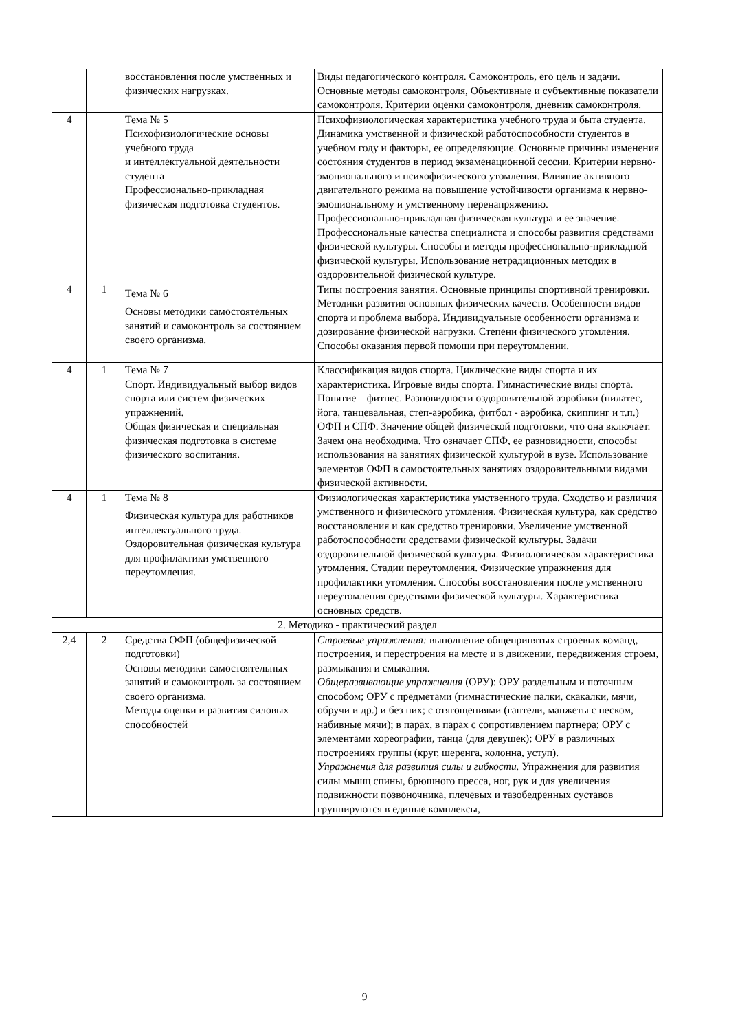| | | восстановления после умственных и физических нагрузках. | Виды педагогического контроля. Самоконтроль, его цель и задачи. Основные методы самоконтроля, Объективные и субъективные показатели самоконтроля. Критерии оценки самоконтроля, дневник самоконтроля. |
| 4 | | Тема № 5 Психофизиологические основы учебного труда и интеллектуальной деятельности студента Профессионально-прикладная физическая подготовка студентов. | Психофизиологическая характеристика учебного труда и быта студента. Динамика умственной и физической работоспособности студентов в учебном году и факторы, ее определяющие. Основные причины изменения состояния студентов в период экзаменационной сессии. Критерии нервно-эмоционального и психофизического утомления. Влияние активного двигательного режима на повышение устойчивости организма к нервно-эмоциональному и умственному перенапряжению. Профессионально-прикладная физическая культура и ее значение. Профессиональные качества специалиста и способы развития средствами физической культуры. Способы и методы профессионально-прикладной физической культуры. Использование нетрадиционных методик в оздоровительной физической культуре. |
| 4 | 1 | Тема № 6 Основы методики самостоятельных занятий и самоконтроль за состоянием своего организма. | Типы построения занятия. Основные принципы спортивной тренировки. Методики развития основных физических качеств. Особенности видов спорта и проблема выбора. Индивидуальные особенности организма и дозирование физической нагрузки. Степени физического утомления. Способы оказания первой помощи при переутомлении. |
| 4 | 1 | Тема № 7 Спорт. Индивидуальный выбор видов спорта или систем физических упражнений. Общая физическая и специальная физическая подготовка в системе физического воспитания. | Классификация видов спорта. Циклические виды спорта и их характеристика. Игровые виды спорта. Гимнастические виды спорта. Понятие – фитнес. Разновидности оздоровительной аэробики (пилатес, йога, танцевальная, степ-аэробика, фитбол - аэробика, скиппинг и т.п.) ОФП и СПФ. Значение общей физической подготовки, что она включает. Зачем она необходима. Что означает СПФ, ее разновидности, способы использования на занятиях физической культурой в вузе. Использование элементов ОФП в самостоятельных занятиях оздоровительными видами физической активности. |
| 4 | 1 | Тема № 8 Физическая культура для работников интеллектуального труда. Оздоровительная физическая культура для профилактики умственного переутомления. | Физиологическая характеристика умственного труда. Сходство и различия умственного и физического утомления. Физическая культура, как средство восстановления и как средство тренировки. Увеличение умственной работоспособности средствами физической культуры. Задачи оздоровительной физической культуры. Физиологическая характеристика утомления. Стадии переутомления. Физические упражнения для профилактики утомления. Способы восстановления после умственного переутомления средствами физической культуры. Характеристика основных средств. |
| 2. Методико - практический раздел | | | |
| 2,4 | 2 | Средства ОФП (общефизической подготовки) Основы методики самостоятельных занятий и самоконтроль за состоянием своего организма. Методы оценки и развития силовых способностей | Строевые упражнения: выполнение общепринятых строевых команд, построения, и перестроения на месте и в движении, передвижения строем, размыкания и смыкания. Общеразвивающие упражнения (ОРУ): ОРУ раздельным и поточным способом; ОРУ с предметами (гимнастические палки, скакалки, мячи, обручи и др.) и без них; с отягощениями (гантели, манжеты с песком, набивные мячи); в парах, в парах с сопротивлением партнера; ОРУ с элементами хореографии, танца (для девушек); ОРУ в различных построениях группы (круг, шеренга, колонна, уступ). Упражнения для развития силы и гибкости. Упражнения для развития силы мышц спины, брюшного пресса, ног, рук и для увеличения подвижности позвоночника, плечевых и тазобедренных суставов группируются в единые комплексы, |
9